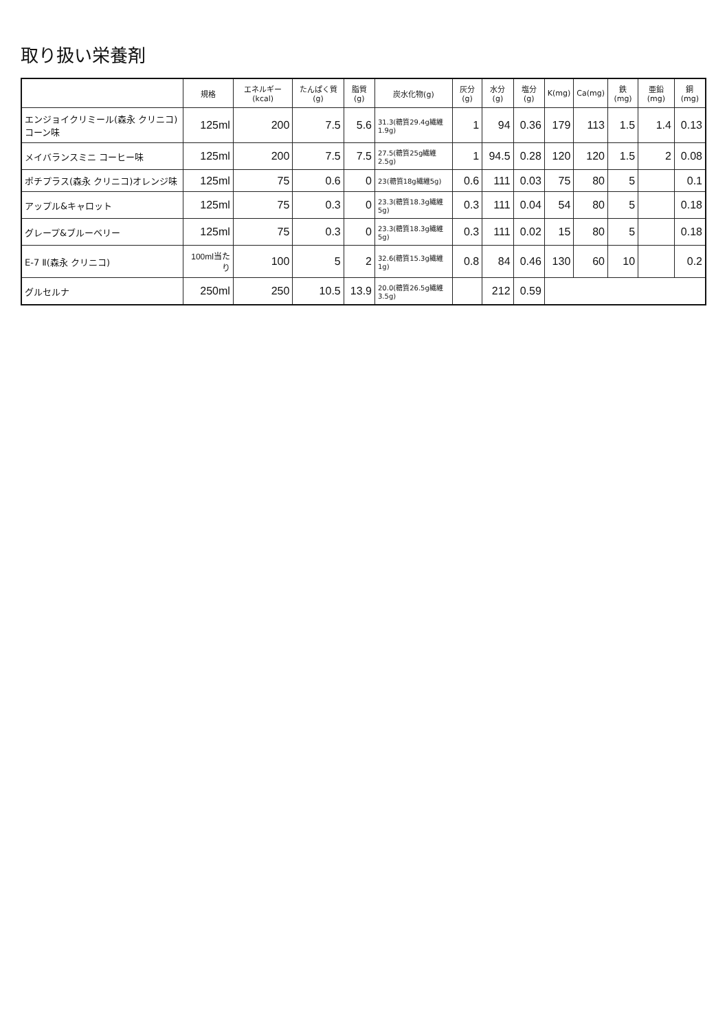取り扱い栄養剤
| | 規格 | エネルギー (kcal) | たんぱく質 (g) | 脂質(g) | 炭水化物(g) | 灰分(g) | 水分(g) | 塩分(g) | K(mg) | Ca(mg) | 鉄(mg) | 亜鉛(mg) | 銅(mg) |
| --- | --- | --- | --- | --- | --- | --- | --- | --- | --- | --- | --- | --- | --- |
| エンジョイクリミール(森永 クリニコ) コーン味 | 125ml | 200 | 7.5 | 5.6 | 31.3(糖質29.4g繊維1.9g) | 1 | 94 | 0.36 | 179 | 113 | 1.5 | 1.4 | 0.13 |
| メイバランスミニ コーヒー味 | 125ml | 200 | 7.5 | 7.5 | 27.5(糖質25g繊維2.5g) | 1 | 94.5 | 0.28 | 120 | 120 | 1.5 | 2 | 0.08 |
| ポチプラス(森永 クリニコ)オレンジ味 | 125ml | 75 | 0.6 | 0 | 23(糖質18g繊維5g) | 0.6 | 111 | 0.03 | 75 | 80 | 5 | | 0.1 |
| アップル&キャロット | 125ml | 75 | 0.3 | 0 | 23.3(糖質18.3g繊維5g) | 0.3 | 111 | 0.04 | 54 | 80 | 5 | | 0.18 |
| グレープ&ブルーベリー | 125ml | 75 | 0.3 | 0 | 23.3(糖質18.3g繊維5g) | 0.3 | 111 | 0.02 | 15 | 80 | 5 | | 0.18 |
| E-7 Ⅱ(森永 クリニコ) | 100ml当たり | 100 | 5 | 2 | 32.6(糖質15.3g繊維1g) | 0.8 | 84 | 0.46 | 130 | 60 | 10 | | 0.2 |
| グルセルナ | 250ml | 250 | 10.5 | 13.9 | 20.0(糖質26.5g繊維3.5g) | | 212 | 0.59 | | | | | |